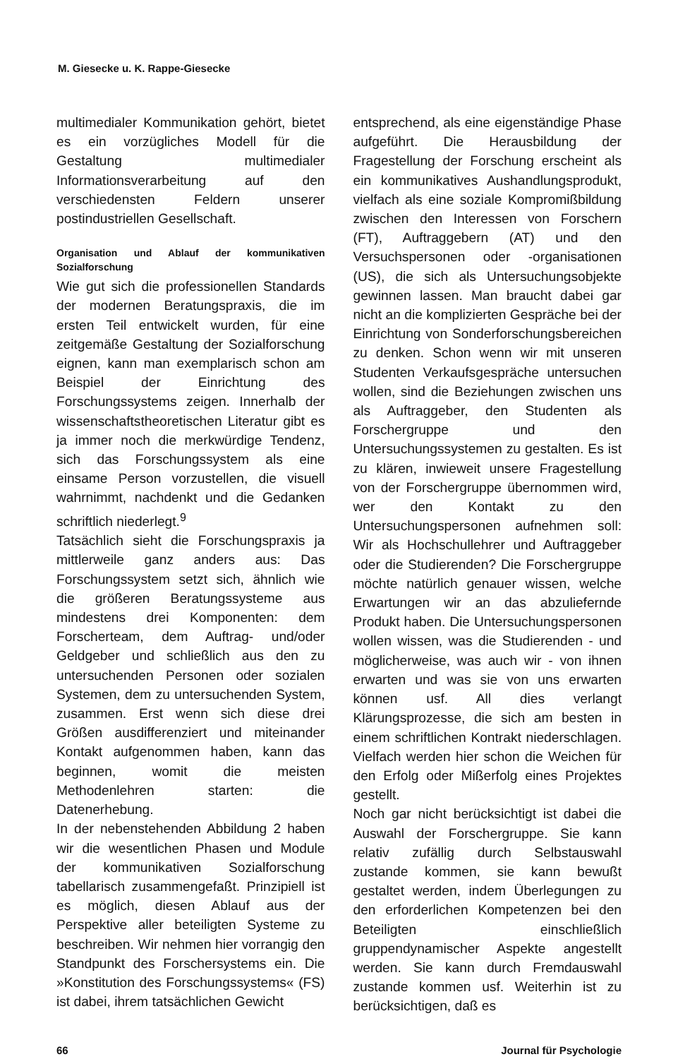M. Giesecke u. K. Rappe-Giesecke
multimedialer Kommunikation gehört, bietet es ein vorzügliches Modell für die Gestaltung multimedialer Informationsverarbeitung auf den verschiedensten Feldern unserer postindustriellen Gesellschaft.
Organisation und Ablauf der kommunikativen Sozialforschung
Wie gut sich die professionellen Standards der modernen Beratungspraxis, die im ersten Teil entwickelt wurden, für eine zeitgemäße Gestaltung der Sozialforschung eignen, kann man exemplarisch schon am Beispiel der Einrichtung des Forschungssystems zeigen. Innerhalb der wissenschaftstheoretischen Literatur gibt es ja immer noch die merkwürdige Tendenz, sich das Forschungssystem als eine einsame Person vorzustellen, die visuell wahrnimmt, nachdenkt und die Gedanken schriftlich niederlegt.<sup>9</sup>
Tatsächlich sieht die Forschungspraxis ja mittlerweile ganz anders aus: Das Forschungssystem setzt sich, ähnlich wie die größeren Beratungssysteme aus mindestens drei Komponenten: dem Forscherteam, dem Auftrag- und/oder Geldgeber und schließlich aus den zu untersuchenden Personen oder sozialen Systemen, dem zu untersuchenden System, zusammen. Erst wenn sich diese drei Größen ausdifferenziert und miteinander Kontakt aufgenommen haben, kann das beginnen, womit die meisten Methodenlehren starten: die Datenerhebung.
In der nebenstehenden Abbildung 2 haben wir die wesentlichen Phasen und Module der kommunikativen Sozialforschung tabellarisch zusammengefaßt. Prinzipiell ist es möglich, diesen Ablauf aus der Perspektive aller beteiligten Systeme zu beschreiben. Wir nehmen hier vorrangig den Standpunkt des Forschersystems ein. Die »Konstitution des Forschungssystems« (FS) ist dabei, ihrem tatsächlichen Gewicht
entsprechend, als eine eigenständige Phase aufgeführt. Die Herausbildung der Fragestellung der Forschung erscheint als ein kommunikatives Aushandlungsprodukt, vielfach als eine soziale Kompromißbildung zwischen den Interessen von Forschern (FT), Auftraggebern (AT) und den Versuchspersonen oder -organisationen (US), die sich als Untersuchungsobjekte gewinnen lassen. Man braucht dabei gar nicht an die komplizierten Gespräche bei der Einrichtung von Sonderforschungsbereichen zu denken. Schon wenn wir mit unseren Studenten Verkaufsgespräche untersuchen wollen, sind die Beziehungen zwischen uns als Auftraggeber, den Studenten als Forschergruppe und den Untersuchungssystemen zu gestalten. Es ist zu klären, inwieweit unsere Fragestellung von der Forschergruppe übernommen wird, wer den Kontakt zu den Untersuchungspersonen aufnehmen soll: Wir als Hochschullehrer und Auftraggeber oder die Studierenden? Die Forschergruppe möchte natürlich genauer wissen, welche Erwartungen wir an das abzuliefernde Produkt haben. Die Untersuchungspersonen wollen wissen, was die Studierenden - und möglicherweise, was auch wir - von ihnen erwarten und was sie von uns erwarten können usf. All dies verlangt Klärungsprozesse, die sich am besten in einem schriftlichen Kontrakt niederschlagen. Vielfach werden hier schon die Weichen für den Erfolg oder Mißerfolg eines Projektes gestellt.
Noch gar nicht berücksichtigt ist dabei die Auswahl der Forschergruppe. Sie kann relativ zufällig durch Selbstauswahl zustande kommen, sie kann bewußt gestaltet werden, indem Überlegungen zu den erforderlichen Kompetenzen bei den Beteiligten einschließlich gruppendynamischer Aspekte angestellt werden. Sie kann durch Fremdauswahl zustande kommen usf. Weiterhin ist zu berücksichtigen, daß es
66 Journal für Psychologie